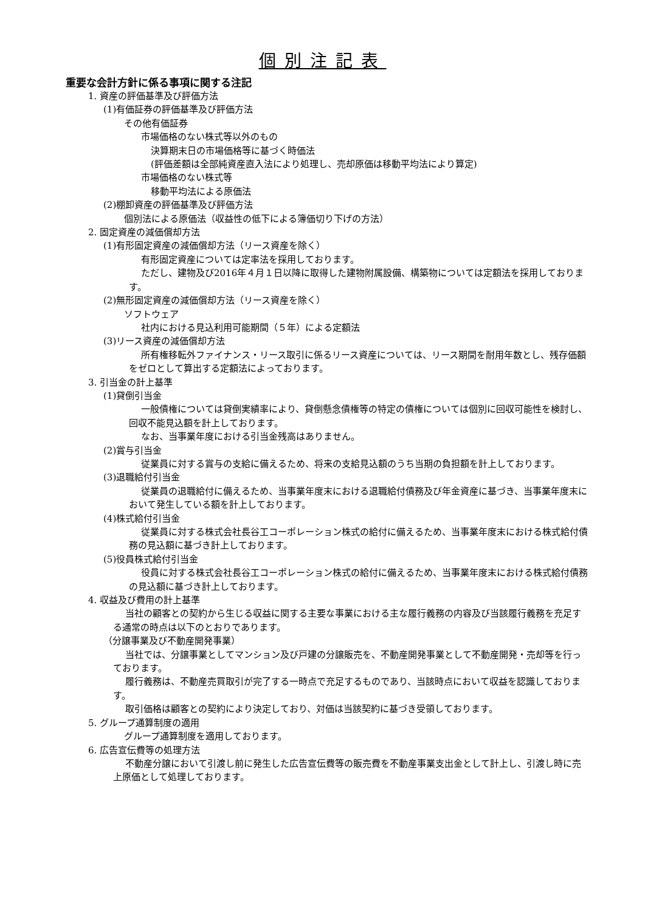個別注記表
重要な会計方針に係る事項に関する注記
1. 資産の評価基準及び評価方法
(1)有価証券の評価基準及び評価方法
その他有価証券
市場価格のない株式等以外のもの
決算期末日の市場価格等に基づく時価法
(評価差額は全部純資産直入法により処理し、売却原価は移動平均法により算定)
市場価格のない株式等
移動平均法による原価法
(2)棚卸資産の評価基準及び評価方法
個別法による原価法（収益性の低下による簿価切り下げの方法）
2. 固定資産の減価償却方法
(1)有形固定資産の減価償却方法（リース資産を除く）
有形固定資産については定率法を採用しております。
ただし、建物及び2016年４月１日以降に取得した建物附属設備、構築物については定額法を採用しております。
(2)無形固定資産の減価償却方法（リース資産を除く）
ソフトウェア
社内における見込利用可能期間（５年）による定額法
(3)リース資産の減価償却方法
所有権移転外ファイナンス・リース取引に係るリース資産については、リース期間を耐用年数とし、残存価額をゼロとして算出する定額法によっております。
3. 引当金の計上基準
(1)貸倒引当金
一般債権については貸倒実績率により、貸倒懸念債権等の特定の債権については個別に回収可能性を検討し、回収不能見込額を計上しております。
なお、当事業年度における引当金残高はありません。
(2)賞与引当金
従業員に対する賞与の支給に備えるため、将来の支給見込額のうち当期の負担額を計上しております。
(3)退職給付引当金
従業員の退職給付に備えるため、当事業年度末における退職給付債務及び年金資産に基づき、当事業年度末において発生している額を計上しております。
(4)株式給付引当金
従業員に対する株式会社長谷工コーポレーション株式の給付に備えるため、当事業年度末における株式給付債務の見込額に基づき計上しております。
(5)役員株式給付引当金
役員に対する株式会社長谷工コーポレーション株式の給付に備えるため、当事業年度末における株式給付債務の見込額に基づき計上しております。
4. 収益及び費用の計上基準
当社の顧客との契約から生じる収益に関する主要な事業における主な履行義務の内容及び当該履行義務を充足する通常の時点は以下のとおりであります。
（分譲事業及び不動産開発事業）
当社では、分譲事業としてマンション及び戸建の分譲販売を、不動産開発事業として不動産開発・売却等を行っております。
履行義務は、不動産売買取引が完了する一時点で充足するものであり、当該時点において収益を認識しております。
取引価格は顧客との契約により決定しており、対価は当該契約に基づき受領しております。
5. グループ通算制度の適用
グループ通算制度を適用しております。
6. 広告宣伝費等の処理方法
不動産分譲において引渡し前に発生した広告宣伝費等の販売費を不動産事業支出金として計上し、引渡し時に売上原価として処理しております。